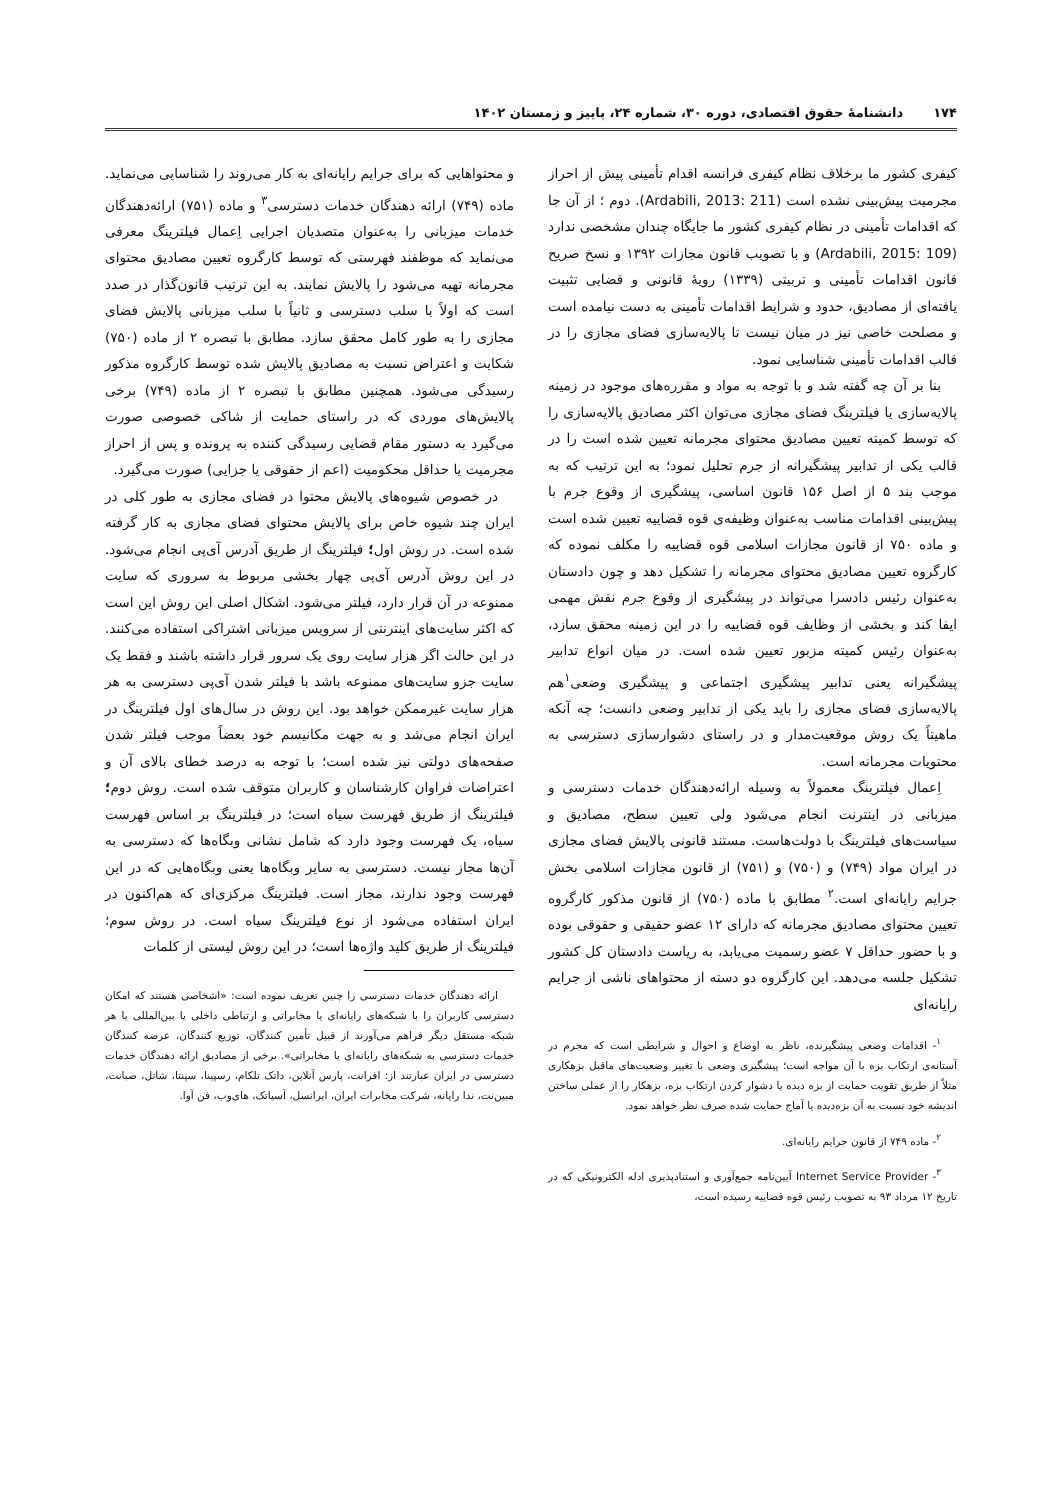۱۷۴ دانشنامۀ حقوق اقتصادی، دوره ۳۰، شماره ۲۴، پاییز و زمستان ۱۴۰۲
کیفری کشور ما برخلاف نظام کیفری فرانسه اقدام تأمینی پیش از احراز مجرمیت پیش‌بینی نشده است (Ardabili, 2013: 211). دوم ؛ از آن جا که اقدامات تأمینی در نظام کیفری کشور ما جایگاه چندان مشخصی ندارد (Ardabili, 2015: 109) و با تصویب قانون مجازات ۱۳۹۲ و نسخ صریح قانون اقدامات تأمینی و تربیتی (۱۳۳۹) رویۀ قانونی و قضایی تثبیت یافته‌ای از مصادیق، حدود و شرایط اقدامات تأمینی به دست نیامده است و مصلحت خاصی نیز در میان نیست تا پالایه‌سازی فضای مجازی را در قالب اقدامات تأمینی شناسایی نمود.
بنا بر آن چه گفته شد و با توجه به مواد و مقرره‌های موجود در زمینه پالایه‌سازی یا فیلترینگ فضای مجازی می‌توان اکثر مصادیق پالایه‌سازی را که توسط کمیته تعیین مصادیق محتوای مجرمانه تعیین شده است را در قالب یکی از تدابیر پیشگیرانه از جرم تحلیل نمود؛ به این ترتیب که به موجب بند ۵ از اصل ۱۵۶ قانون اساسی، پیشگیری از وقوع جرم با پیش‌بینی اقدامات مناسب به‌عنوان وظیفه‌ی قوه قضاییه تعیین شده است و ماده ۷۵۰ از قانون مجازات اسلامی قوه قضاییه را مکلف نموده که کارگروه تعیین مصادیق محتوای مجرمانه را تشکیل دهد و چون دادستان به‌عنوان رئیس دادسرا می‌تواند در پیشگیری از وقوع جرم نقش مهمی ایفا کند و بخشی از وظایف قوه قضاییه را در این زمینه محقق سازد، به‌عنوان رئیس کمیته مزبور تعیین شده است. در میان انواع تدابیر پیشگیرانه یعنی تدابیر پیشگیری اجتماعی و پیشگیری وضعی<sup>۱</sup>هم پالایه‌سازی فضای مجازی را باید یکی از تدابیر وضعی دانست؛ چه آنکه ماهیتاً یک روش موقعیت‌مدار و در راستای دشوارسازی دسترسی به محتویات مجرمانه است.
اِعمال فیلترینگ معمولاً به وسیله ارائه‌دهندگان خدمات دسترسی و میزبانی در اینترنت انجام می‌شود ولی تعیین سطح، مصادیق و سیاست‌های فیلترینگ با دولت‌هاست. مستند قانونی پالایش فضای مجازی در ایران مواد (۷۴۹) و (۷۵۰) و (۷۵۱) از قانون مجازات اسلامی بخش جرایم رایانه‌ای است.<sup>۲</sup> مطابق با ماده (۷۵۰) از قانون مذکور کارگروه تعیین محتوای مصادیق مجرمانه که دارای ۱۲ عضو حقیقی و حقوقی بوده و با حضور حداقل ۷ عضو رسمیت می‌یابد، به ریاست دادستان کل کشور تشکیل جلسه می‌دهد. این کارگروه دو دسته از محتواهای ناشی از جرایم رایانه‌ای
<sup>۱</sup>- اقدامات وضعی پیشگیرنده، ناظر به اوضاع و احوال و شرایطی است که مجرم در آستانه‌ی ارتکاب بزه با آن مواجه است؛ پیشگیری وضعی با تغییر وضعیت‌های ماقبل بزهکاری مثلاً از طریق تقویت حمایت از بزه دیده یا دشوار کردن ارتکاب بزه، بزهکار را از عملی ساختن اندیشه خود نسبت به آن بزه‌دیده یا آماج حمایت شده صرف نظر خواهد نمود.
<sup>۲</sup>- ماده ۷۴۹ از قانون جرایم رایانه‌ای.
<sup>۳</sup>- Internet Service Provider آیین‌نامه جمع‌آوری و استنادپذیری ادله الکترونیکی که در تاریخ ۱۲ مرداد ۹۳ به تصویب رئیس قوه قضاییه رسیده است،
و محتواهایی که برای جرایم رایانه‌ای به کار می‌روند را شناسایی می‌نماید. ماده (۷۴۹) ارائه دهندگان خدمات دسترسی<sup>۳</sup> و ماده (۷۵۱) ارائه‌دهندگان خدمات میزبانی را به‌عنوان متصدیان اجرایی اِعمال فیلترینگ معرفی می‌نماید که موظفند فهرستی که توسط کارگروه تعیین مصادیق محتوای مجرمانه تهیه می‌شود را پالایش نمایند. به این ترتیب قانون‌گذار در صدد است که اولاً با سلب دسترسی و ثانیاً با سلب میزبانی پالایش فضای مجازی را به طور کامل محقق سازد. مطابق با تبصره ۲ از ماده (۷۵۰) شکایت و اعتراض نسبت به مصادیق پالایش شده توسط کارگروه مذکور رسیدگی می‌شود. همچنین مطابق با تبصره ۲ از ماده (۷۴۹) برخی پالایش‌های موردی که در راستای حمایت از شاکی خصوصی صورت می‌گیرد به دستور مقام قضایی رسیدگی کننده به پرونده و پس از احراز مجرمیت یا حداقل محکومیت (اعم از حقوقی یا جزایی) صورت می‌گیرد.
در خصوص شیوه‌های پالایش محتوا در فضای مجازی به طور کلی در ایران چند شیوه خاص برای پالایش محتوای فضای مجازی به کار گرفته شده است. در روش اول؛ فیلترینگ از طریق آدرس آی‌پی انجام می‌شود. در این روش آدرس آی‌پی چهار بخشی مربوط به سروری که سایت ممنوعه در آن قرار دارد، فیلتر می‌شود. اشکال اصلی این روش این است که اکثر سایت‌های اینترنتی از سرویس میزبانی اشتراکی استفاده می‌کنند. در این حالت اگر هزار سایت روی یک سرور قرار داشته باشند و فقط یک سایت جزو سایت‌های ممنوعه باشد با فیلتر شدن آی‌پی دسترسی به هر هزار سایت غیرممکن خواهد بود. این روش در سال‌های اول فیلترینگ در ایران انجام می‌شد و به جهت مکانیسم خود بعضاً موجب فیلتر شدن صفحه‌های دولتی نیز شده است؛ با توجه به درصد خطای بالای آن و اعتراضات فراوان کارشناسان و کاربران متوقف شده است. روش دوم؛ فیلترینگ از طریق فهرست سیاه است؛ در فیلترینگ بر اساس فهرست سیاه، یک فهرست وجود دارد که شامل نشانی وبگاه‌ها که دسترسی به آن‌ها مجاز نیست. دسترسی به سایر وبگاه‌ها یعنی وبگاه‌هایی که در این فهرست وجود ندارند، مجاز است. فیلترینگ مرکزی‌ای که هم‌اکنون در ایران استفاده می‌شود از نوع فیلترینگ سیاه است. در روش سوم؛ فیلترینگ از طریق کلید واژه‌ها است؛ در این روش لیستی از کلمات
ارائه دهندگان خدمات دسترسی را چنین تعریف نموده است: «اشخاصی هستند که امکان دسترسی کاربران را با شبکه‌های رایانه‌ای یا مخابراتی و ارتباطی داخلی یا بین‌المللی یا هر شبکه مستقل دیگر فراهم می‌آورند از قبیل تأمین کنندگان، توزیع کنندگان، عرضه کنندگان خدمات دسترسی به شبکه‌های رایانه‌ای یا مخابراتی». برخی از مصادیق ارائه دهندگان خدمات دسترسی در ایران عبارتند از: افرانت، پارس آنلاین، داتک تلکام، رسپینا، سپنتا، شاتل، صبانت، مبین‌نت، ندا رایانه، شرکت مخابرات ایران، ایرانسل، آسیاتک، های‌وب، فن آوا.